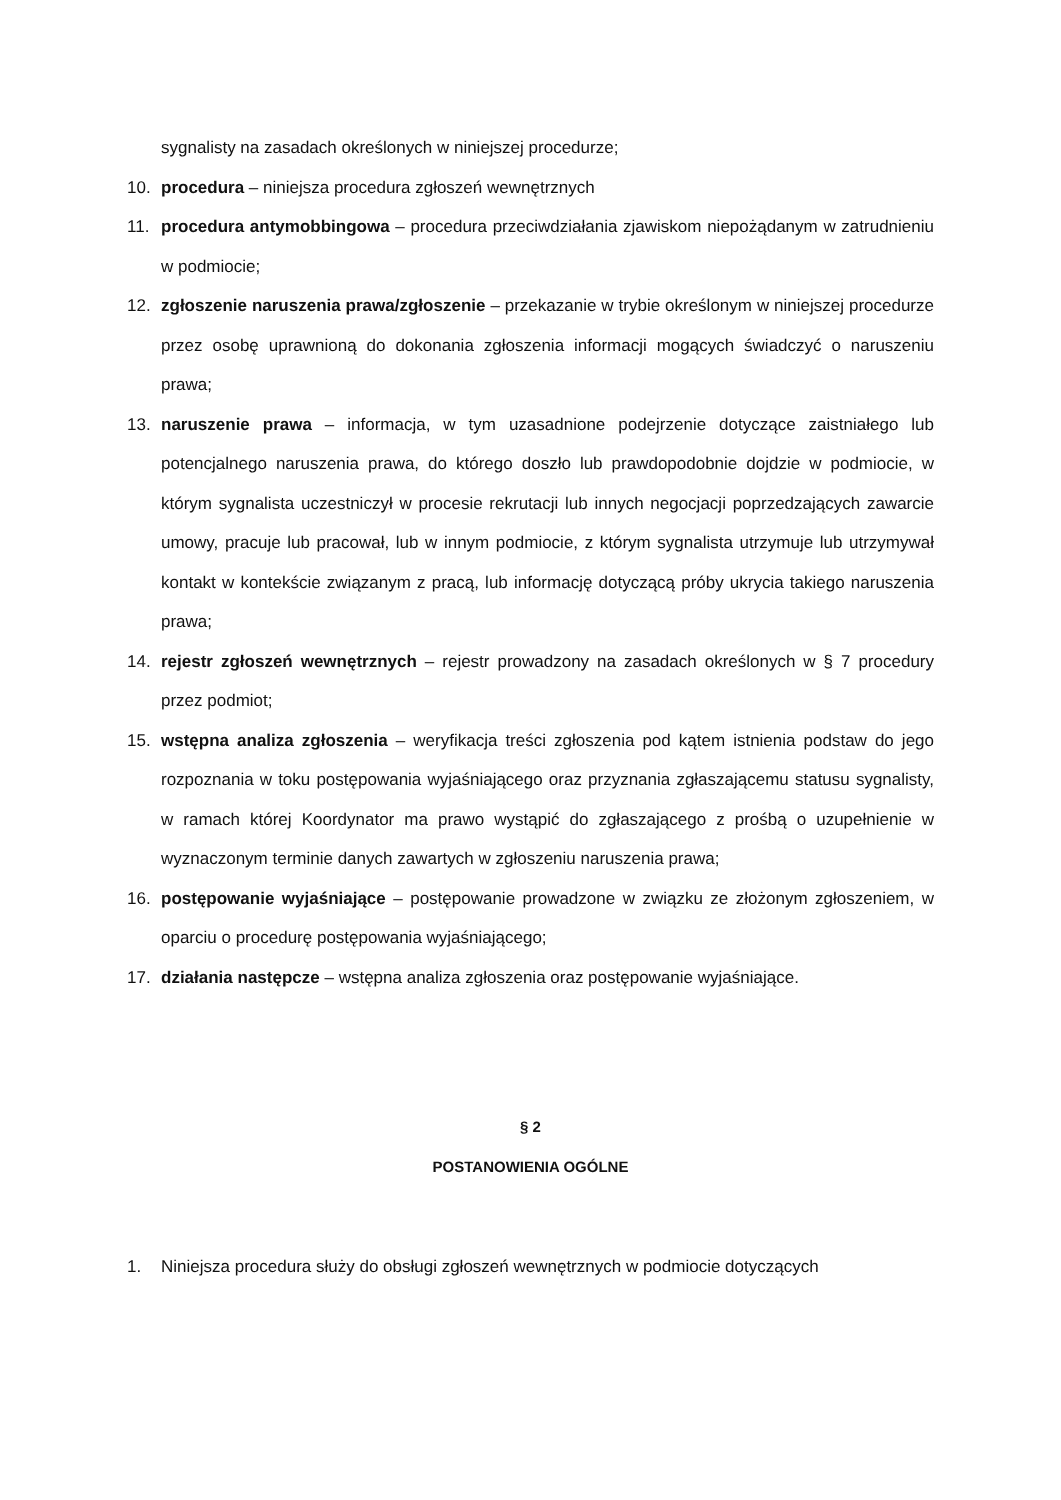sygnalisty na zasadach określonych w niniejszej procedurze;
10. procedura – niniejsza procedura zgłoszeń wewnętrznych
11. procedura antymobbingowa – procedura przeciwdziałania zjawiskom niepożądanym w zatrudnieniu w podmiocie;
12. zgłoszenie naruszenia prawa/zgłoszenie – przekazanie w trybie określonym w niniejszej procedurze przez osobę uprawnioną do dokonania zgłoszenia informacji mogących świadczyć o naruszeniu prawa;
13. naruszenie prawa – informacja, w tym uzasadnione podejrzenie dotyczące zaistniałego lub potencjalnego naruszenia prawa, do którego doszło lub prawdopodobnie dojdzie w podmiocie, w którym sygnalista uczestniczył w procesie rekrutacji lub innych negocjacji poprzedzających zawarcie umowy, pracuje lub pracował, lub w innym podmiocie, z którym sygnalista utrzymuje lub utrzymywał kontakt w kontekście związanym z pracą, lub informację dotyczącą próby ukrycia takiego naruszenia prawa;
14. rejestr zgłoszeń wewnętrznych – rejestr prowadzony na zasadach określonych w § 7 procedury przez podmiot;
15. wstępna analiza zgłoszenia – weryfikacja treści zgłoszenia pod kątem istnienia podstaw do jego rozpoznania w toku postępowania wyjaśniającego oraz przyznania zgłaszającemu statusu sygnalisty, w ramach której Koordynator ma prawo wystąpić do zgłaszającego z prośbą o uzupełnienie w wyznaczonym terminie danych zawartych w zgłoszeniu naruszenia prawa;
16. postępowanie wyjaśniające – postępowanie prowadzone w związku ze złożonym zgłoszeniem, w oparciu o procedurę postępowania wyjaśniającego;
17. działania następcze – wstępna analiza zgłoszenia oraz postępowanie wyjaśniające.
§ 2
POSTANOWIENIA OGÓLNE
1. Niniejsza procedura służy do obsługi zgłoszeń wewnętrznych w podmiocie dotyczących